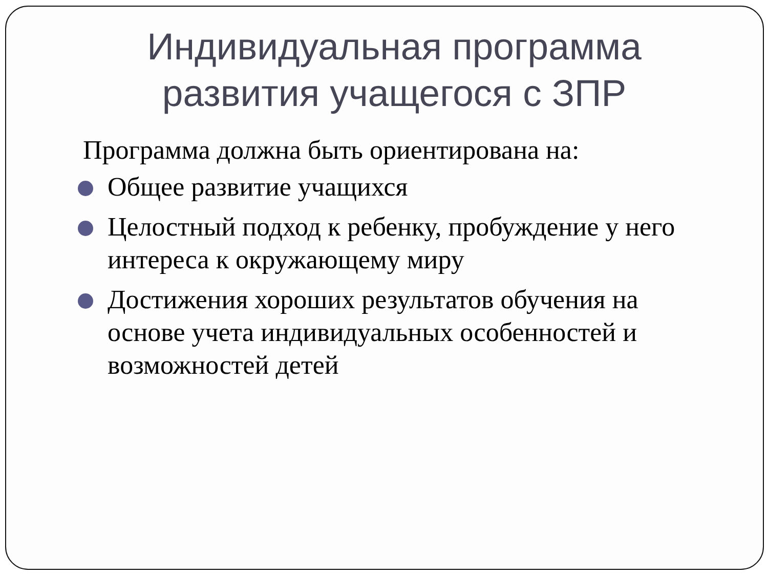Индивидуальная программа
развития учащегося с ЗПР
Программа должна быть ориентирована на:
Общее развитие учащихся
Целостный подход к ребенку, пробуждение у него интереса к окружающему миру
Достижения хороших результатов обучения на основе учета индивидуальных особенностей и возможностей детей